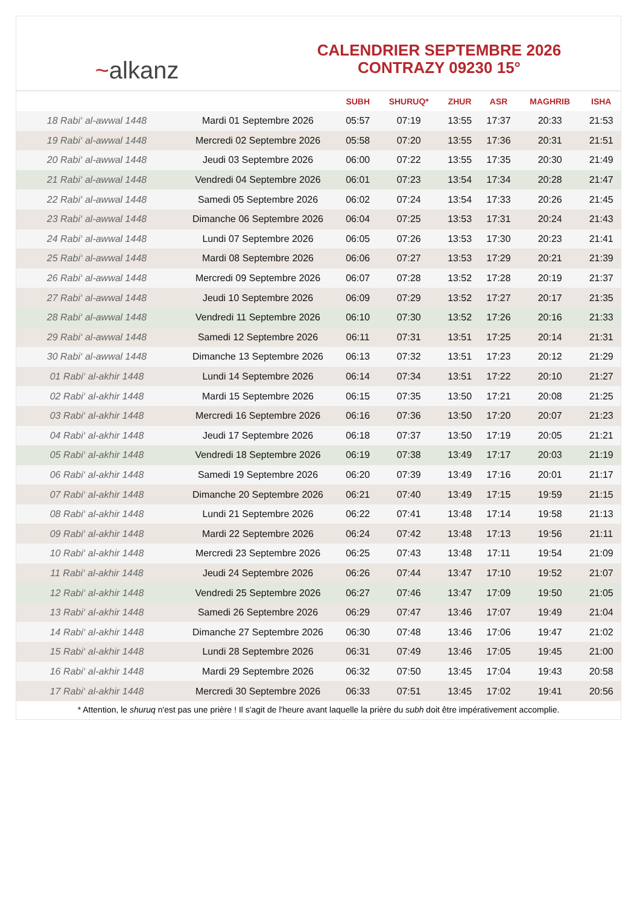~ alkanz
CALENDRIER SEPTEMBRE 2026
CONTRAZY 09230 15°
| | | SUBH | SHURUQ* | ZHUR | ASR | MAGHRIB | ISHA |
| --- | --- | --- | --- | --- | --- | --- | --- |
| 18 Rabi‘ al-awwal 1448 | Mardi 01 Septembre 2026 | 05:57 | 07:19 | 13:55 | 17:37 | 20:33 | 21:53 |
| 19 Rabi‘ al-awwal 1448 | Mercredi 02 Septembre 2026 | 05:58 | 07:20 | 13:55 | 17:36 | 20:31 | 21:51 |
| 20 Rabi‘ al-awwal 1448 | Jeudi 03 Septembre 2026 | 06:00 | 07:22 | 13:55 | 17:35 | 20:30 | 21:49 |
| 21 Rabi‘ al-awwal 1448 | Vendredi 04 Septembre 2026 | 06:01 | 07:23 | 13:54 | 17:34 | 20:28 | 21:47 |
| 22 Rabi‘ al-awwal 1448 | Samedi 05 Septembre 2026 | 06:02 | 07:24 | 13:54 | 17:33 | 20:26 | 21:45 |
| 23 Rabi‘ al-awwal 1448 | Dimanche 06 Septembre 2026 | 06:04 | 07:25 | 13:53 | 17:31 | 20:24 | 21:43 |
| 24 Rabi‘ al-awwal 1448 | Lundi 07 Septembre 2026 | 06:05 | 07:26 | 13:53 | 17:30 | 20:23 | 21:41 |
| 25 Rabi‘ al-awwal 1448 | Mardi 08 Septembre 2026 | 06:06 | 07:27 | 13:53 | 17:29 | 20:21 | 21:39 |
| 26 Rabi‘ al-awwal 1448 | Mercredi 09 Septembre 2026 | 06:07 | 07:28 | 13:52 | 17:28 | 20:19 | 21:37 |
| 27 Rabi‘ al-awwal 1448 | Jeudi 10 Septembre 2026 | 06:09 | 07:29 | 13:52 | 17:27 | 20:17 | 21:35 |
| 28 Rabi‘ al-awwal 1448 | Vendredi 11 Septembre 2026 | 06:10 | 07:30 | 13:52 | 17:26 | 20:16 | 21:33 |
| 29 Rabi‘ al-awwal 1448 | Samedi 12 Septembre 2026 | 06:11 | 07:31 | 13:51 | 17:25 | 20:14 | 21:31 |
| 30 Rabi‘ al-awwal 1448 | Dimanche 13 Septembre 2026 | 06:13 | 07:32 | 13:51 | 17:23 | 20:12 | 21:29 |
| 01 Rabi‘ al-akhir 1448 | Lundi 14 Septembre 2026 | 06:14 | 07:34 | 13:51 | 17:22 | 20:10 | 21:27 |
| 02 Rabi‘ al-akhir 1448 | Mardi 15 Septembre 2026 | 06:15 | 07:35 | 13:50 | 17:21 | 20:08 | 21:25 |
| 03 Rabi‘ al-akhir 1448 | Mercredi 16 Septembre 2026 | 06:16 | 07:36 | 13:50 | 17:20 | 20:07 | 21:23 |
| 04 Rabi‘ al-akhir 1448 | Jeudi 17 Septembre 2026 | 06:18 | 07:37 | 13:50 | 17:19 | 20:05 | 21:21 |
| 05 Rabi‘ al-akhir 1448 | Vendredi 18 Septembre 2026 | 06:19 | 07:38 | 13:49 | 17:17 | 20:03 | 21:19 |
| 06 Rabi‘ al-akhir 1448 | Samedi 19 Septembre 2026 | 06:20 | 07:39 | 13:49 | 17:16 | 20:01 | 21:17 |
| 07 Rabi‘ al-akhir 1448 | Dimanche 20 Septembre 2026 | 06:21 | 07:40 | 13:49 | 17:15 | 19:59 | 21:15 |
| 08 Rabi‘ al-akhir 1448 | Lundi 21 Septembre 2026 | 06:22 | 07:41 | 13:48 | 17:14 | 19:58 | 21:13 |
| 09 Rabi‘ al-akhir 1448 | Mardi 22 Septembre 2026 | 06:24 | 07:42 | 13:48 | 17:13 | 19:56 | 21:11 |
| 10 Rabi‘ al-akhir 1448 | Mercredi 23 Septembre 2026 | 06:25 | 07:43 | 13:48 | 17:11 | 19:54 | 21:09 |
| 11 Rabi‘ al-akhir 1448 | Jeudi 24 Septembre 2026 | 06:26 | 07:44 | 13:47 | 17:10 | 19:52 | 21:07 |
| 12 Rabi‘ al-akhir 1448 | Vendredi 25 Septembre 2026 | 06:27 | 07:46 | 13:47 | 17:09 | 19:50 | 21:05 |
| 13 Rabi‘ al-akhir 1448 | Samedi 26 Septembre 2026 | 06:29 | 07:47 | 13:46 | 17:07 | 19:49 | 21:04 |
| 14 Rabi‘ al-akhir 1448 | Dimanche 27 Septembre 2026 | 06:30 | 07:48 | 13:46 | 17:06 | 19:47 | 21:02 |
| 15 Rabi‘ al-akhir 1448 | Lundi 28 Septembre 2026 | 06:31 | 07:49 | 13:46 | 17:05 | 19:45 | 21:00 |
| 16 Rabi‘ al-akhir 1448 | Mardi 29 Septembre 2026 | 06:32 | 07:50 | 13:45 | 17:04 | 19:43 | 20:58 |
| 17 Rabi‘ al-akhir 1448 | Mercredi 30 Septembre 2026 | 06:33 | 07:51 | 13:45 | 17:02 | 19:41 | 20:56 |
* Attention, le shuruq n'est pas une prière ! Il s'agit de l'heure avant laquelle la prière du subh doit être impérativement accomplie.